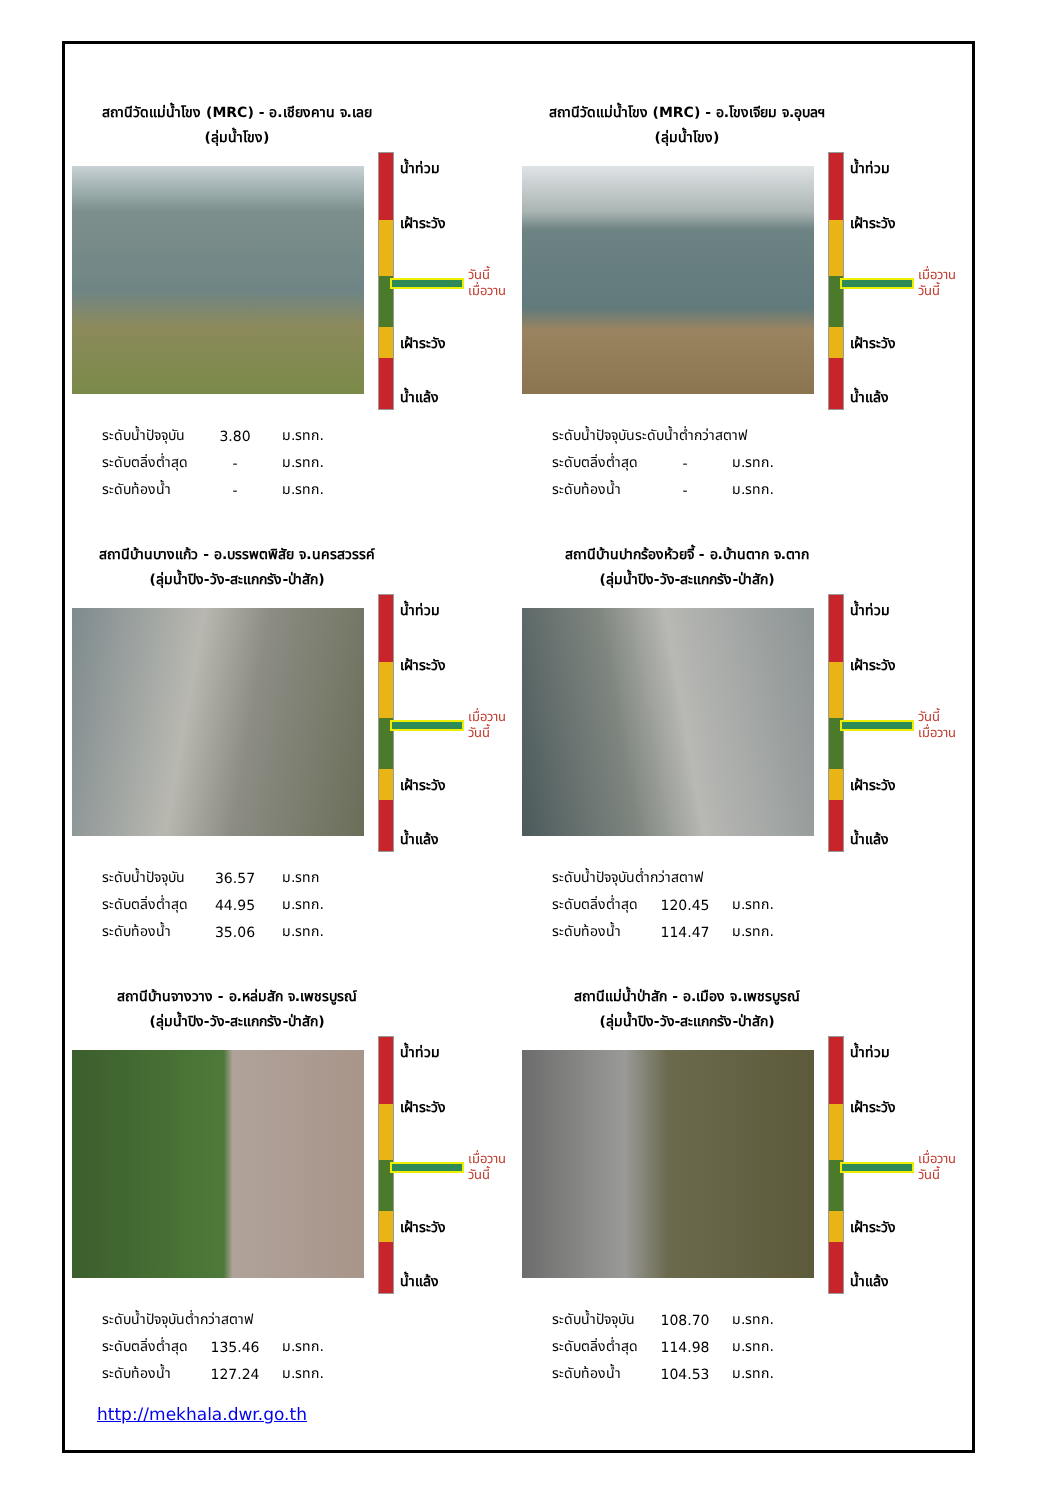สถานีวัดแม่น้ำโขง (MRC) - อ.เชียงคาน จ.เลย
(ลุ่มน้ำโขง)
น้ำท่วม
เฝ้าระวัง
วันนี้
เมื่อวาน
เฝ้าระวัง
น้ำแล้ง
| ระดับน้ำปัจจุบัน | 3.80 | ม.รทก. |
| ระดับตลิ่งต่ำสุด | - | ม.รทก. |
| ระดับท้องน้ำ | - | ม.รทก. |
สถานีวัดแม่น้ำโขง (MRC) - อ.โขงเจียม จ.อุบลฯ
(ลุ่มน้ำโขง)
น้ำท่วม
เฝ้าระวัง
เมื่อวาน
วันนี้
เฝ้าระวัง
น้ำแล้ง
| ระดับน้ำปัจจุบันระดับน้ำต่ำกว่าสตาฟ | | |
| ระดับตลิ่งต่ำสุด | - | ม.รทก. |
| ระดับท้องน้ำ | - | ม.รทก. |
สถานีบ้านบางแก้ว - อ.บรรพตพิสัย จ.นครสวรรค์
(ลุ่มน้ำปิง-วัง-สะแกกรัง-ป่าสัก)
น้ำท่วม
เฝ้าระวัง
เมื่อวาน
วันนี้
เฝ้าระวัง
น้ำแล้ง
| ระดับน้ำปัจจุบัน | 36.57 | ม.รทก |
| ระดับตลิ่งต่ำสุด | 44.95 | ม.รทก. |
| ระดับท้องน้ำ | 35.06 | ม.รทก. |
สถานีบ้านปากร้องห้วยจี้ - อ.บ้านตาก จ.ตาก
(ลุ่มน้ำปิง-วัง-สะแกกรัง-ป่าสัก)
น้ำท่วม
เฝ้าระวัง
วันนี้
เมื่อวาน
เฝ้าระวัง
น้ำแล้ง
| ระดับน้ำปัจจุบันต่ำกว่าสตาฟ | | |
| ระดับตลิ่งต่ำสุด | 120.45 | ม.รทก. |
| ระดับท้องน้ำ | 114.47 | ม.รทก. |
สถานีบ้านจางวาง - อ.หล่มสัก จ.เพชรบูรณ์
(ลุ่มน้ำปิง-วัง-สะแกกรัง-ป่าสัก)
น้ำท่วม
เฝ้าระวัง
เมื่อวาน
วันนี้
เฝ้าระวัง
น้ำแล้ง
| ระดับน้ำปัจจุบันต่ำกว่าสตาฟ | | |
| ระดับตลิ่งต่ำสุด | 135.46 | ม.รทก. |
| ระดับท้องน้ำ | 127.24 | ม.รทก. |
สถานีแม่น้ำป่าสัก - อ.เมือง จ.เพชรบูรณ์
(ลุ่มน้ำปิง-วัง-สะแกกรัง-ป่าสัก)
น้ำท่วม
เฝ้าระวัง
เมื่อวาน
วันนี้
เฝ้าระวัง
น้ำแล้ง
| ระดับน้ำปัจจุบัน | 108.70 | ม.รทก. |
| ระดับตลิ่งต่ำสุด | 114.98 | ม.รทก. |
| ระดับท้องน้ำ | 104.53 | ม.รทก. |
http://mekhala.dwr.go.th